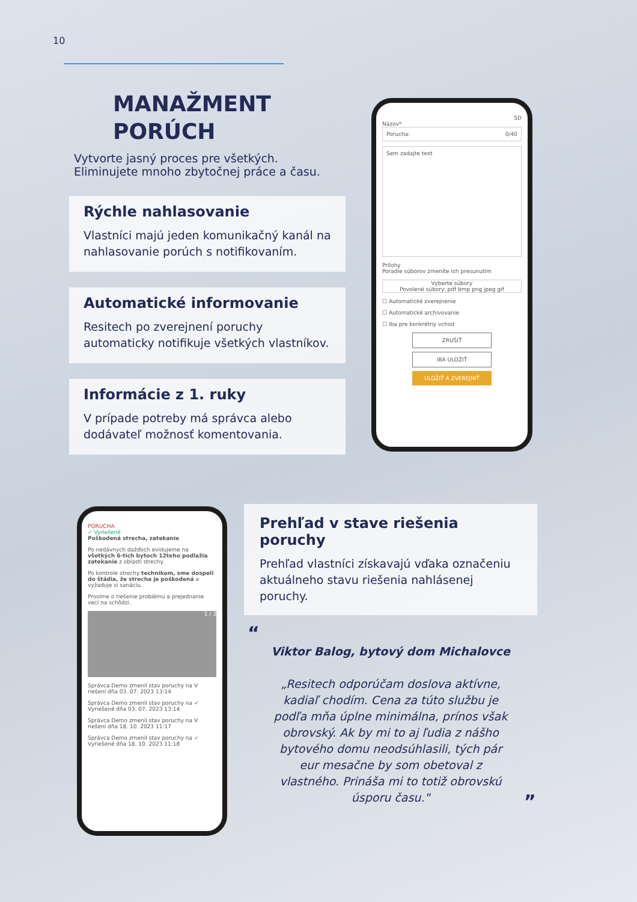10
MANAŽMENT
PORÚCH
Vytvorte jasný proces pre všetkých. Eliminujete mnoho zbytočnej práce a času.
Rýchle nahlasovanie
Vlastníci majú jeden komunikačný kanál na nahlasovanie porúch s notifikovaním.
Automatické informovanie
Resitech po zverejnení poruchy automaticky notifikuje všetkých vlastníkov.
Informácie z 1. ruky
V prípade potreby má správca alebo dodávateľ možnosť komentovania.
SD
Názov*
Porucha: 0/40
Sem zadajte text
Prílohy
Poradie súborov zmeníte ich presunutím
Vyberte súbory
Povolené súbory: pdf bmp png jpeg gif
☐ Automatické zverejnenie
☐ Automatické archivovanie
☐ Iba pre konkrétny vchod
ZRUŠIŤ
IBA ULOŽIŤ
ULOŽIŤ A ZVEREJNIŤ
PORUCHA
✓ Vyriešené
Poškodená strecha, zatekanie
Po nedávnych dažďoch evidujeme na všetkých 6-tich bytoch 12teho podlažia zatekanie z oblasti strechy.
Po kontrole strechy technikom, sme dospeli do štádia, že strecha je poškodená a vyžaduje si sanáciu.
Prosíme o riešenie problému a prejednanie vecí na schôdzi.
1 / 3
Správca Demo zmenil stav poruchy na V riešení dňa 03. 07. 2023 13:14
Správca Demo zmenil stav poruchy na ✓ Vyriešené dňa 03. 07. 2023 13:14
Správca Demo zmenil stav poruchy na V riešení dňa 18. 10. 2023 11:17
Správca Demo zmenil stav poruchy na ✓ Vyriešené dňa 18. 10. 2023 11:18
Prehľad v stave riešenia poruchy
Prehľad vlastníci získavajú vďaka označeniu aktuálneho stavu riešenia nahlásenej poruchy.
“
Viktor Balog, bytový dom Michalovce
„Resitech odporúčam doslova aktívne, kadiaľ chodím. Cena za túto službu je podľa mňa úplne minimálna, prínos však obrovský. Ak by mi to aj ľudia z nášho bytového domu neodsúhlasili, tých pár eur mesačne by som obetoval z vlastného. Prináša mi to totiž obrovskú úsporu času."
”